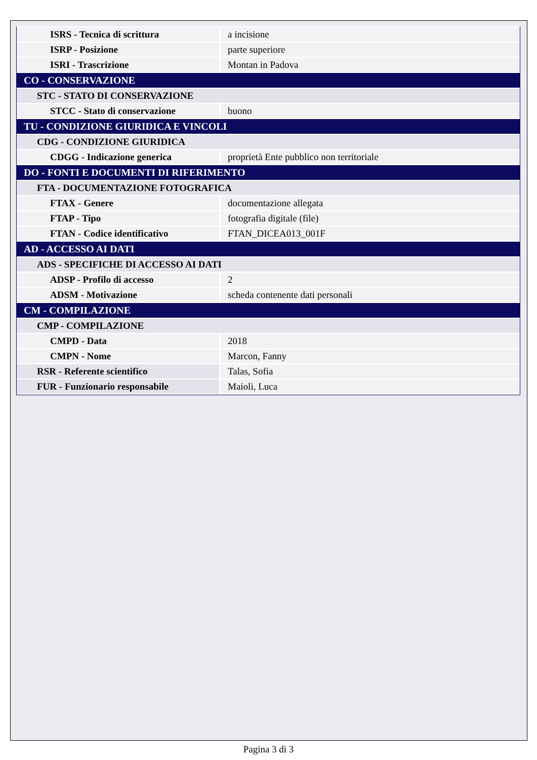| ISRS - Tecnica di scrittura | a incisione |
| ISRP - Posizione | parte superiore |
| ISRI - Trascrizione | Montan in Padova |
| CO - CONSERVAZIONE | |
| STC - STATO DI CONSERVAZIONE | |
| STCC - Stato di conservazione | buono |
| TU - CONDIZIONE GIURIDICA E VINCOLI | |
| CDG - CONDIZIONE GIURIDICA | |
| CDGG - Indicazione generica | proprietà Ente pubblico non territoriale |
| DO - FONTI E DOCUMENTI DI RIFERIMENTO | |
| FTA - DOCUMENTAZIONE FOTOGRAFICA | |
| FTAX - Genere | documentazione allegata |
| FTAP - Tipo | fotografia digitale (file) |
| FTAN - Codice identificativo | FTAN_DICEA013_001F |
| AD - ACCESSO AI DATI | |
| ADS - SPECIFICHE DI ACCESSO AI DATI | |
| ADSP - Profilo di accesso | 2 |
| ADSM - Motivazione | scheda contenente dati personali |
| CM - COMPILAZIONE | |
| CMP - COMPILAZIONE | |
| CMPD - Data | 2018 |
| CMPN - Nome | Marcon, Fanny |
| RSR - Referente scientifico | Talas, Sofia |
| FUR - Funzionario responsabile | Maioli, Luca |
Pagina 3 di 3